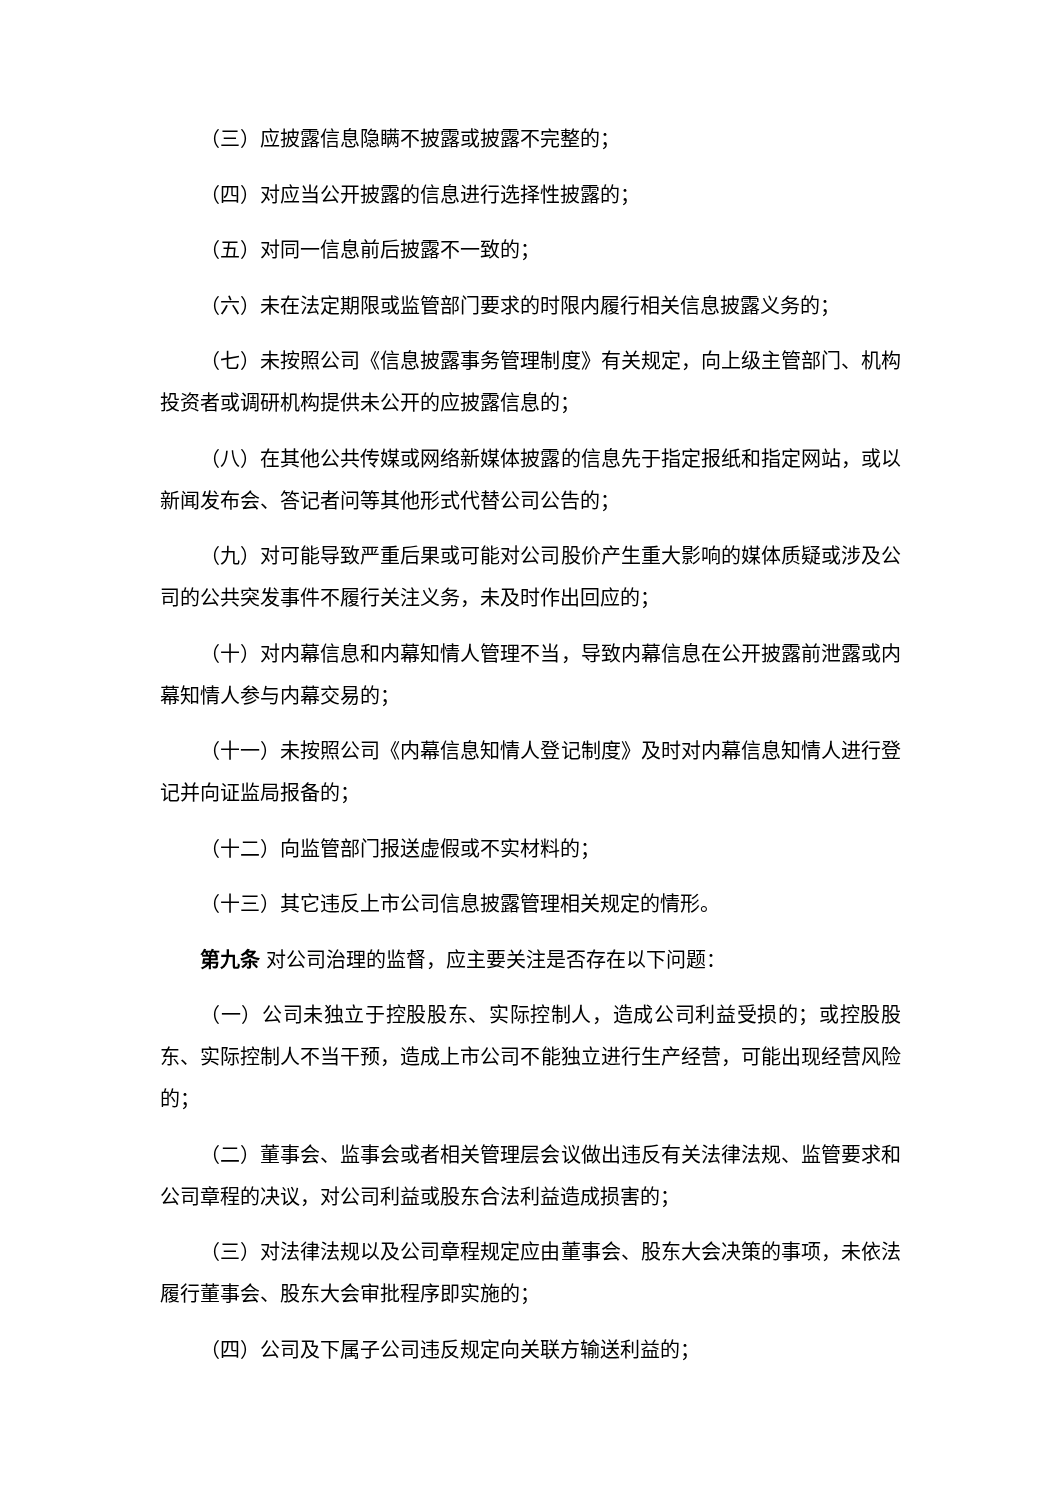（三）应披露信息隐瞒不披露或披露不完整的；
（四）对应当公开披露的信息进行选择性披露的；
（五）对同一信息前后披露不一致的；
（六）未在法定期限或监管部门要求的时限内履行相关信息披露义务的；
（七）未按照公司《信息披露事务管理制度》有关规定，向上级主管部门、机构投资者或调研机构提供未公开的应披露信息的；
（八）在其他公共传媒或网络新媒体披露的信息先于指定报纸和指定网站，或以新闻发布会、答记者问等其他形式代替公司公告的；
（九）对可能导致严重后果或可能对公司股价产生重大影响的媒体质疑或涉及公司的公共突发事件不履行关注义务，未及时作出回应的；
（十）对内幕信息和内幕知情人管理不当，导致内幕信息在公开披露前泄露或内幕知情人参与内幕交易的；
（十一）未按照公司《内幕信息知情人登记制度》及时对内幕信息知情人进行登记并向证监局报备的；
（十二）向监管部门报送虚假或不实材料的；
（十三）其它违反上市公司信息披露管理相关规定的情形。
第九条 对公司治理的监督，应主要关注是否存在以下问题：
（一）公司未独立于控股股东、实际控制人，造成公司利益受损的；或控股股东、实际控制人不当干预，造成上市公司不能独立进行生产经营，可能出现经营风险的；
（二）董事会、监事会或者相关管理层会议做出违反有关法律法规、监管要求和公司章程的决议，对公司利益或股东合法利益造成损害的；
（三）对法律法规以及公司章程规定应由董事会、股东大会决策的事项，未依法履行董事会、股东大会审批程序即实施的；
（四）公司及下属子公司违反规定向关联方输送利益的；